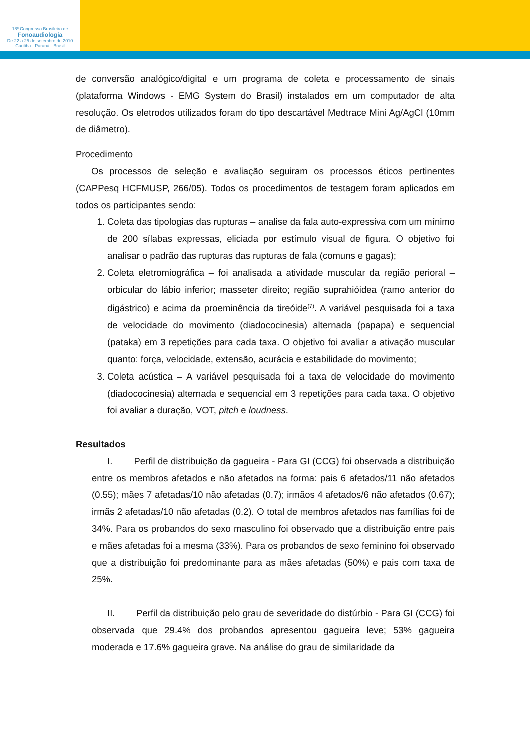18º Congresso Brasileiro de
Fonoaudiologia
De 22 a 25 de setembro de 2010
Curitiba - Paraná - Brasil
de conversão analógico/digital e um programa de coleta e processamento de sinais (plataforma Windows - EMG System do Brasil) instalados em um computador de alta resolução. Os eletrodos utilizados foram do tipo descartável Medtrace Mini Ag/AgCl (10mm de diâmetro).
Procedimento
Os processos de seleção e avaliação seguiram os processos éticos pertinentes (CAPPesq HCFMUSP, 266/05). Todos os procedimentos de testagem foram aplicados em todos os participantes sendo:
1. Coleta das tipologias das rupturas – analise da fala auto-expressiva com um mínimo de 200 sílabas expressas, eliciada por estímulo visual de figura. O objetivo foi analisar o padrão das rupturas das rupturas de fala (comuns e gagas);
2. Coleta eletromiográfica – foi analisada a atividade muscular da região perioral – orbicular do lábio inferior; masseter direito; região suprahióidea (ramo anterior do digástrico) e acima da proeminência da tireóide<sup>(7)</sup>. A variável pesquisada foi a taxa de velocidade do movimento (diadococinesia) alternada (papapa) e sequencial (pataka) em 3 repetições para cada taxa. O objetivo foi avaliar a ativação muscular quanto: força, velocidade, extensão, acurácia e estabilidade do movimento;
3. Coleta acústica – A variável pesquisada foi a taxa de velocidade do movimento (diadococinesia) alternada e sequencial em 3 repetições para cada taxa. O objetivo foi avaliar a duração, VOT, pitch e loudness.
Resultados
I. Perfil de distribuição da gagueira - Para GI (CCG) foi observada a distribuição entre os membros afetados e não afetados na forma: pais 6 afetados/11 não afetados (0.55); mães 7 afetadas/10 não afetadas (0.7); irmãos 4 afetados/6 não afetados (0.67); irmãs 2 afetadas/10 não afetadas (0.2). O total de membros afetados nas famílias foi de 34%. Para os probandos do sexo masculino foi observado que a distribuição entre pais e mães afetadas foi a mesma (33%). Para os probandos de sexo feminino foi observado que a distribuição foi predominante para as mães afetadas (50%) e pais com taxa de 25%.
II. Perfil da distribuição pelo grau de severidade do distúrbio - Para GI (CCG) foi observada que 29.4% dos probandos apresentou gagueira leve; 53% gagueira moderada e 17.6% gagueira grave. Na análise do grau de similaridade da